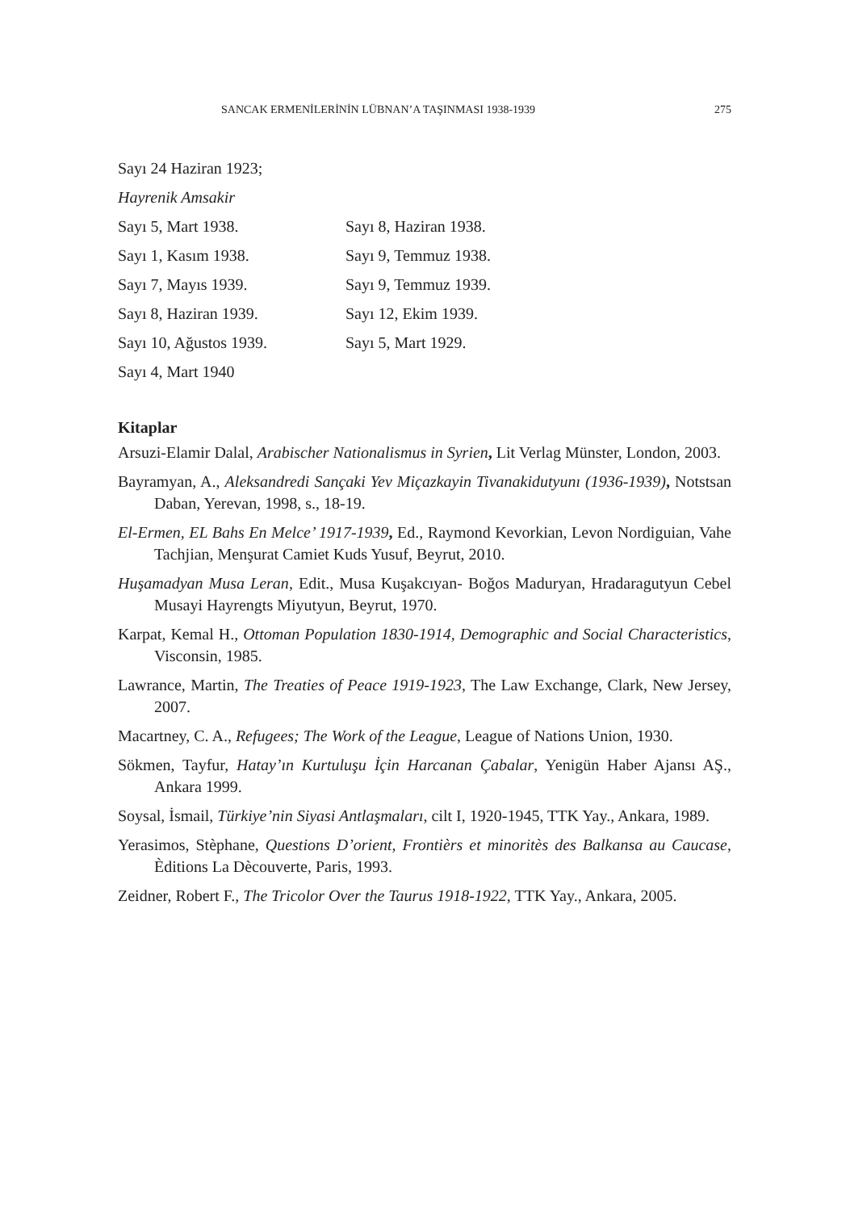SANCAK ERMENİLERİNİN LÜBNAN’A TAŞINMASI 1938-1939 275
Sayı 24 Haziran 1923;
Hayrenik Amsakir
Sayı 5, Mart 1938. Sayı 8, Haziran 1938.
Sayı 1, Kasım 1938. Sayı 9, Temmuz 1938.
Sayı 7, Mayıs 1939. Sayı 9, Temmuz 1939.
Sayı 8, Haziran 1939. Sayı 12, Ekim 1939.
Sayı 10, Ağustos 1939. Sayı 5, Mart 1929.
Sayı 4, Mart 1940
Kitaplar
Arsuzi-Elamir Dalal, Arabischer Nationalismus in Syrien, Lit Verlag Münster, London, 2003.
Bayramyan, A., Aleksandredi Sançaki Yev Miçazkayin Tivanakidutyunı (1936-1939), Notstsan Daban, Yerevan, 1998, s., 18-19.
El-Ermen, EL Bahs En Melce’ 1917-1939, Ed., Raymond Kevorkian, Levon Nordiguian, Vahe Tachjian, Menşurat Camiet Kuds Yusuf, Beyrut, 2010.
Huşamadyan Musa Leran, Edit., Musa Kuşakcıyan- Boğos Maduryan, Hradaragutyun Cebel Musayi Hayrengts Miyutyun, Beyrut, 1970.
Karpat, Kemal H., Ottoman Population 1830-1914, Demographic and Social Characteristics, Visconsin, 1985.
Lawrance, Martin, The Treaties of Peace 1919-1923, The Law Exchange, Clark, New Jersey, 2007.
Macartney, C. A., Refugees; The Work of the League, League of Nations Union, 1930.
Sökmen, Tayfur, Hatay’ın Kurtuluşu İçin Harcanan Çabalar, Yenigün Haber Ajansı AŞ., Ankara 1999.
Soysal, İsmail, Türkiye’nin Siyasi Antlaşmaları, cilt I, 1920-1945, TTK Yay., Ankara, 1989.
Yerasimos, Stèphane, Questions D’orient, Frontièrs et minoritès des Balkansa au Caucase, Èditions La Dècouverte, Paris, 1993.
Zeidner, Robert F., The Tricolor Over the Taurus 1918-1922, TTK Yay., Ankara, 2005.